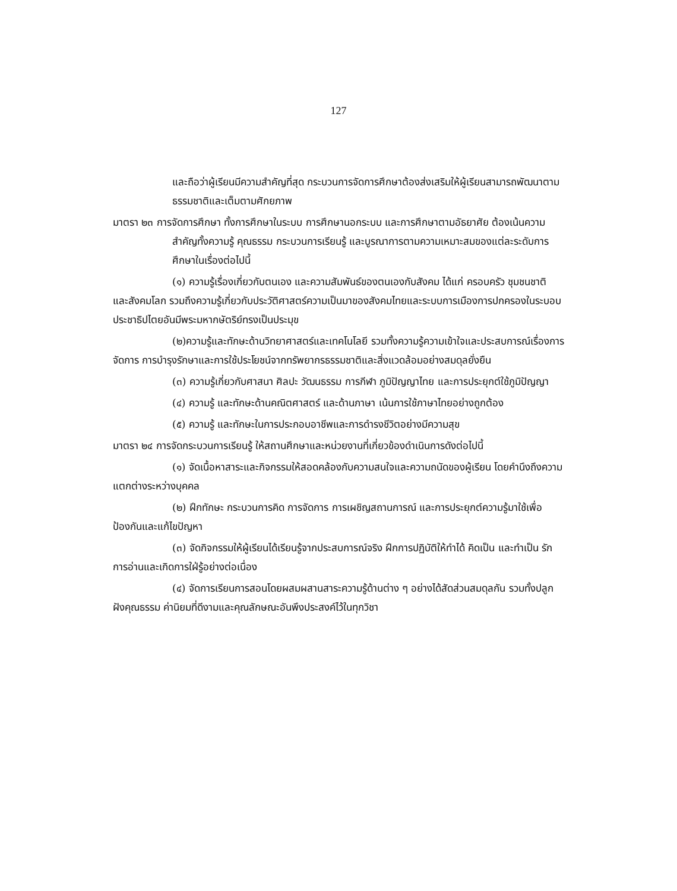127
และถือว่าผู้เรียนมีความสำคัญที่สุด กระบวนการจัดการศึกษาต้องส่งเสริมให้ผู้เรียนสามารถพัฒนาตามธรรมชาติและเต็มตามศักยภาพ
มาตรา ๒๓ การจัดการศึกษา ทั้งการศึกษาในระบบ การศึกษานอกระบบ และการศึกษาตามอัธยาศัย ต้องเน้นความสำคัญทั้งความรู้ คุณธรรม กระบวนการเรียนรู้ และบูรณาการตามความเหมาะสมของแต่ละระดับการศึกษาในเรื่องต่อไปนี้
(๑) ความรู้เรื่องเกี่ยวกับตนเอง และความสัมพันธ์ของตนเองกับสังคม ได้แก่ ครอบครัว ชุมชนชาติ และสังคมโลก รวมถึงความรู้เกี่ยวกับประวัติศาสตร์ความเป็นมาของสังคมไทยและระบบการเมืองการปกครองในระบอบประชาธิปไตยอันมีพระมหากษัตริย์ทรงเป็นประมุข
(๒)ความรู้และทักษะด้านวิทยาศาสตร์และเทคโนโลยี รวมทั้งความรู้ความเข้าใจและประสบการณ์เรื่องการจัดการ การบำรุงรักษาและการใช้ประโยชน์จากทรัพยากรธรรมชาติและสิ่งแวดล้อมอย่างสมดุลยั่งยืน
(๓) ความรู้เกี่ยวกับศาสนา ศิลปะ วัฒนธรรม การกีฬา ภูมิปัญญาไทย และการประยุกต์ใช้ภูมิปัญญา
(๔) ความรู้ และทักษะด้านคณิตศาสตร์ และด้านภาษา เน้นการใช้ภาษาไทยอย่างถูกต้อง
(๕) ความรู้ และทักษะในการประกอบอาชีพและการดำรงชีวิตอย่างมีความสุข
มาตรา ๒๔ การจัดกระบวนการเรียนรู้ ให้สถานศึกษาและหน่วยงานที่เกี่ยวข้องดำเนินการดังต่อไปนี้
(๑) จัดเนื้อหาสาระและกิจกรรมให้สอดคล้องกับความสนใจและความถนัดของผู้เรียน โดยคำนึงถึงความแตกต่างระหว่างบุคคล
(๒) ฝึกทักษะ กระบวนการคิด การจัดการ การเผชิญสถานการณ์ และการประยุกต์ความรู้มาใช้เพื่อป้องกันและแก้ไขปัญหา
(๓) จัดกิจกรรมให้ผู้เรียนได้เรียนรู้จากประสบการณ์จริง ฝึกการปฏิบัติให้ทำได้ คิดเป็น และทำเป็น รักการอ่านและเกิดการใฝ่รู้อย่างต่อเนื่อง
(๔) จัดการเรียนการสอนโดยผสมผสานสาระความรู้ด้านต่าง ๆ อย่างได้สัดส่วนสมดุลกัน รวมทั้งปลูกฝังคุณธรรม ค่านิยมที่ดีงามและคุณลักษณะอันพึงประสงค์ไว้ในทุกวิชา